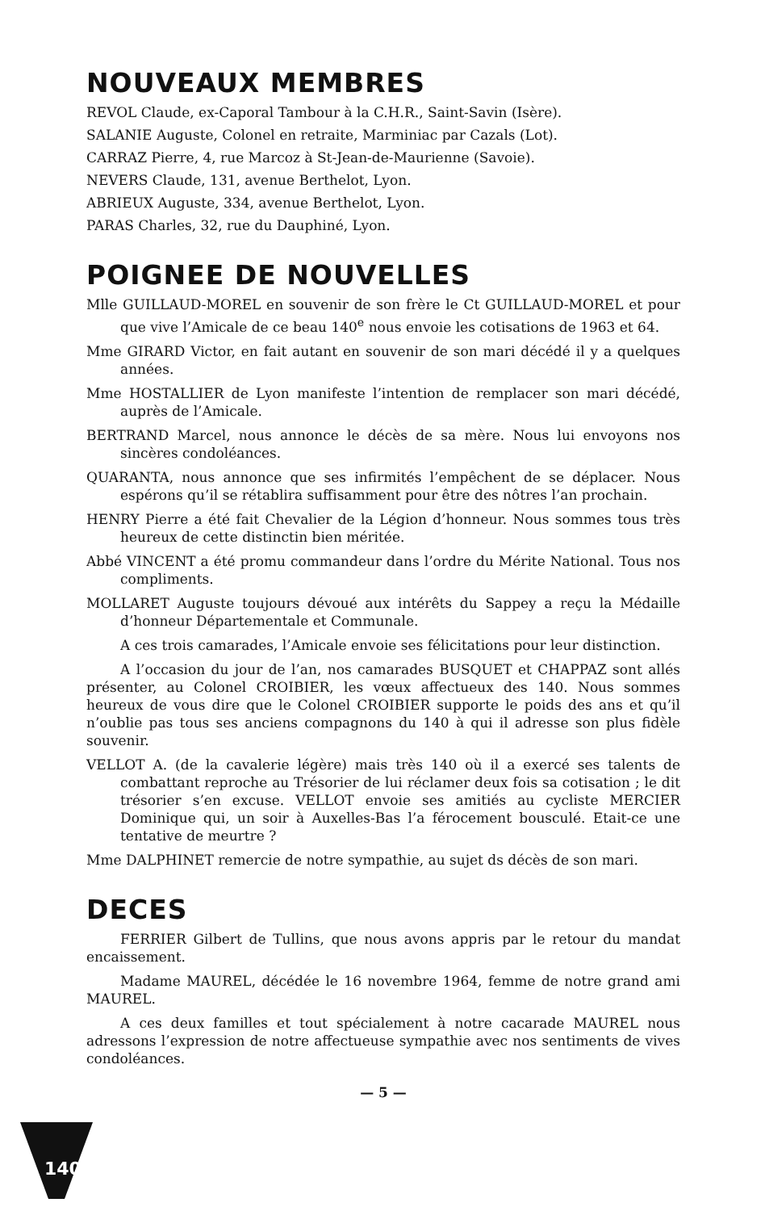NOUVEAUX MEMBRES
REVOL Claude, ex-Caporal Tambour à la C.H.R., Saint-Savin (Isère).
SALANIE Auguste, Colonel en retraite, Marminiac par Cazals (Lot).
CARRAZ Pierre, 4, rue Marcoz à St-Jean-de-Maurienne (Savoie).
NEVERS Claude, 131, avenue Berthelot, Lyon.
ABRIEUX Auguste, 334, avenue Berthelot, Lyon.
PARAS Charles, 32, rue du Dauphiné, Lyon.
POIGNEE DE NOUVELLES
Mlle GUILLAUD-MOREL en souvenir de son frère le Ct GUILLAUD-MOREL et pour que vive l’Amicale de ce beau 140<sup>e</sup> nous envoie les cotisations de 1963 et 64.
Mme GIRARD Victor, en fait autant en souvenir de son mari décédé il y a quelques années.
Mme HOSTALLIER de Lyon manifeste l’intention de remplacer son mari décédé, auprès de l’Amicale.
BERTRAND Marcel, nous annonce le décès de sa mère. Nous lui envoyons nos sincères condoléances.
QUARANTA, nous annonce que ses infirmités l’empêchent de se déplacer. Nous espérons qu’il se rétablira suffisamment pour être des nôtres l’an prochain.
HENRY Pierre a été fait Chevalier de la Légion d’honneur. Nous sommes tous très heureux de cette distinctin bien méritée.
Abbé VINCENT a été promu commandeur dans l’ordre du Mérite National. Tous nos compliments.
MOLLARET Auguste toujours dévoué aux intérêts du Sappey a reçu la Médaille d’honneur Départementale et Communale.
A ces trois camarades, l’Amicale envoie ses félicitations pour leur distinction.
A l’occasion du jour de l’an, nos camarades BUSQUET et CHAPPAZ sont allés présenter, au Colonel CROIBIER, les vœux affectueux des 140. Nous sommes heureux de vous dire que le Colonel CROIBIER supporte le poids des ans et qu’il n’oublie pas tous ses anciens compagnons du 140 à qui il adresse son plus fidèle souvenir.
VELLOT A. (de la cavalerie légère) mais très 140 où il a exercé ses talents de combattant reproche au Trésorier de lui réclamer deux fois sa cotisation ; le dit trésorier s’en excuse. VELLOT envoie ses amitiés au cycliste MERCIER Dominique qui, un soir à Auxelles-Bas l’a férocement bousculé. Etait-ce une tentative de meurtre ?
Mme DALPHINET remercie de notre sympathie, au sujet ds décès de son mari.
DECES
FERRIER Gilbert de Tullins, que nous avons appris par le retour du mandat encaissement.
Madame MAUREL, décédée le 16 novembre 1964, femme de notre grand ami MAUREL.
A ces deux familles et tout spécialement à notre cacarade MAUREL nous adressons l’expression de notre affectueuse sympathie avec nos sentiments de vives condoléances.
— 5 —
140